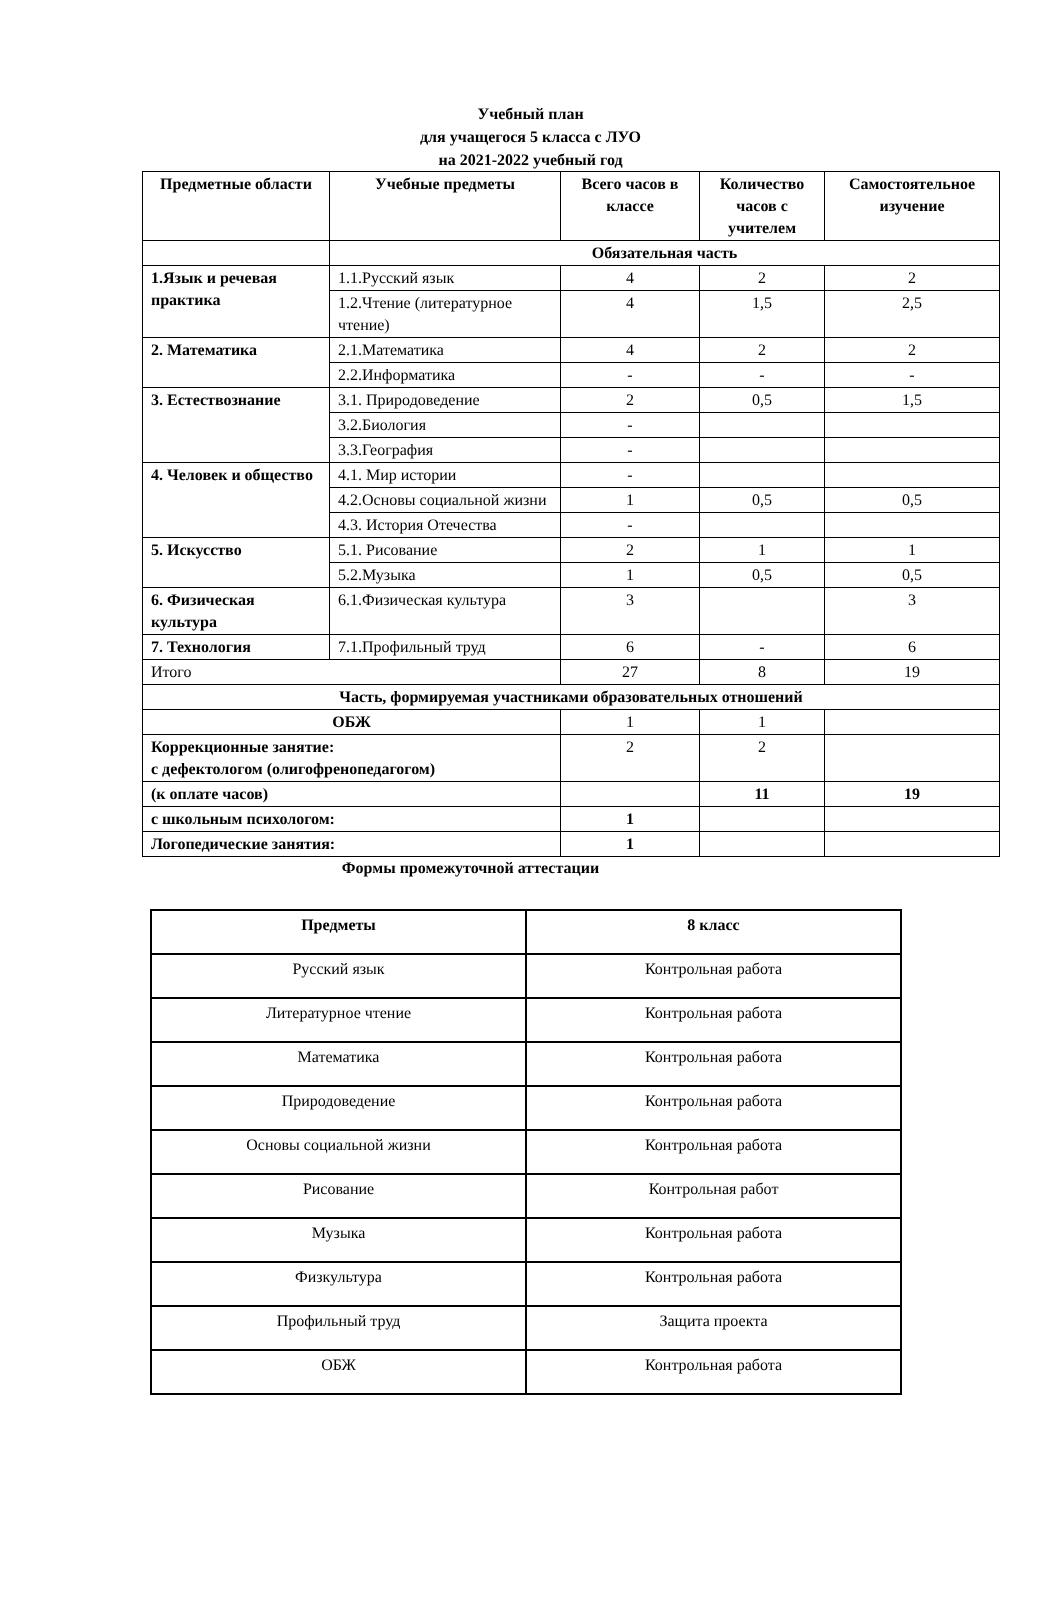Учебный план
для учащегося 5 класса с ЛУО
на 2021-2022 учебный год
| Предметные области | Учебные предметы | Всего часов в классе | Количество часов с учителем | Самостоятельное изучение |
| --- | --- | --- | --- | --- |
| | Обязательная часть | | | |
| 1.Язык и речевая практика | 1.1.Русский язык | 4 | 2 | 2 |
| | 1.2.Чтение (литературное чтение) | 4 | 1,5 | 2,5 |
| 2. Математика | 2.1.Математика | 4 | 2 | 2 |
| | 2.2.Информатика | - | - | - |
| 3. Естествознание | 3.1. Природоведение | 2 | 0,5 | 1,5 |
| | 3.2.Биология | - | | |
| | 3.3.География | - | | |
| 4. Человек и общество | 4.1. Мир истории | - | | |
| | 4.2.Основы социальной жизни | 1 | 0,5 | 0,5 |
| | 4.3. История Отечества | - | | |
| 5. Искусство | 5.1. Рисование | 2 | 1 | 1 |
| | 5.2.Музыка | 1 | 0,5 | 0,5 |
| 6. Физическая культура | 6.1.Физическая культура | 3 | | 3 |
| 7. Технология | 7.1.Профильный труд | 6 | - | 6 |
| Итого | | 27 | 8 | 19 |
| Часть, формируемая участниками образовательных отношений | | | | |
| ОБЖ | | 1 | 1 | |
| Коррекционные занятие: с дефектологом (олигофренопедагогом) | | 2 | 2 | |
| (к оплате часов) | | | 11 | 19 |
| с школьным психологом: | | 1 | | |
| Логопедические занятия: | | 1 | | |
Формы промежуточной аттестации
| Предметы | 8 класс |
| --- | --- |
| Русский язык | Контрольная работа |
| Литературное чтение | Контрольная работа |
| Математика | Контрольная работа |
| Природоведение | Контрольная работа |
| Основы социальной жизни | Контрольная работа |
| Рисование | Контрольная работ |
| Музыка | Контрольная работа |
| Физкультура | Контрольная работа |
| Профильный труд | Защита проекта |
| ОБЖ | Контрольная работа |